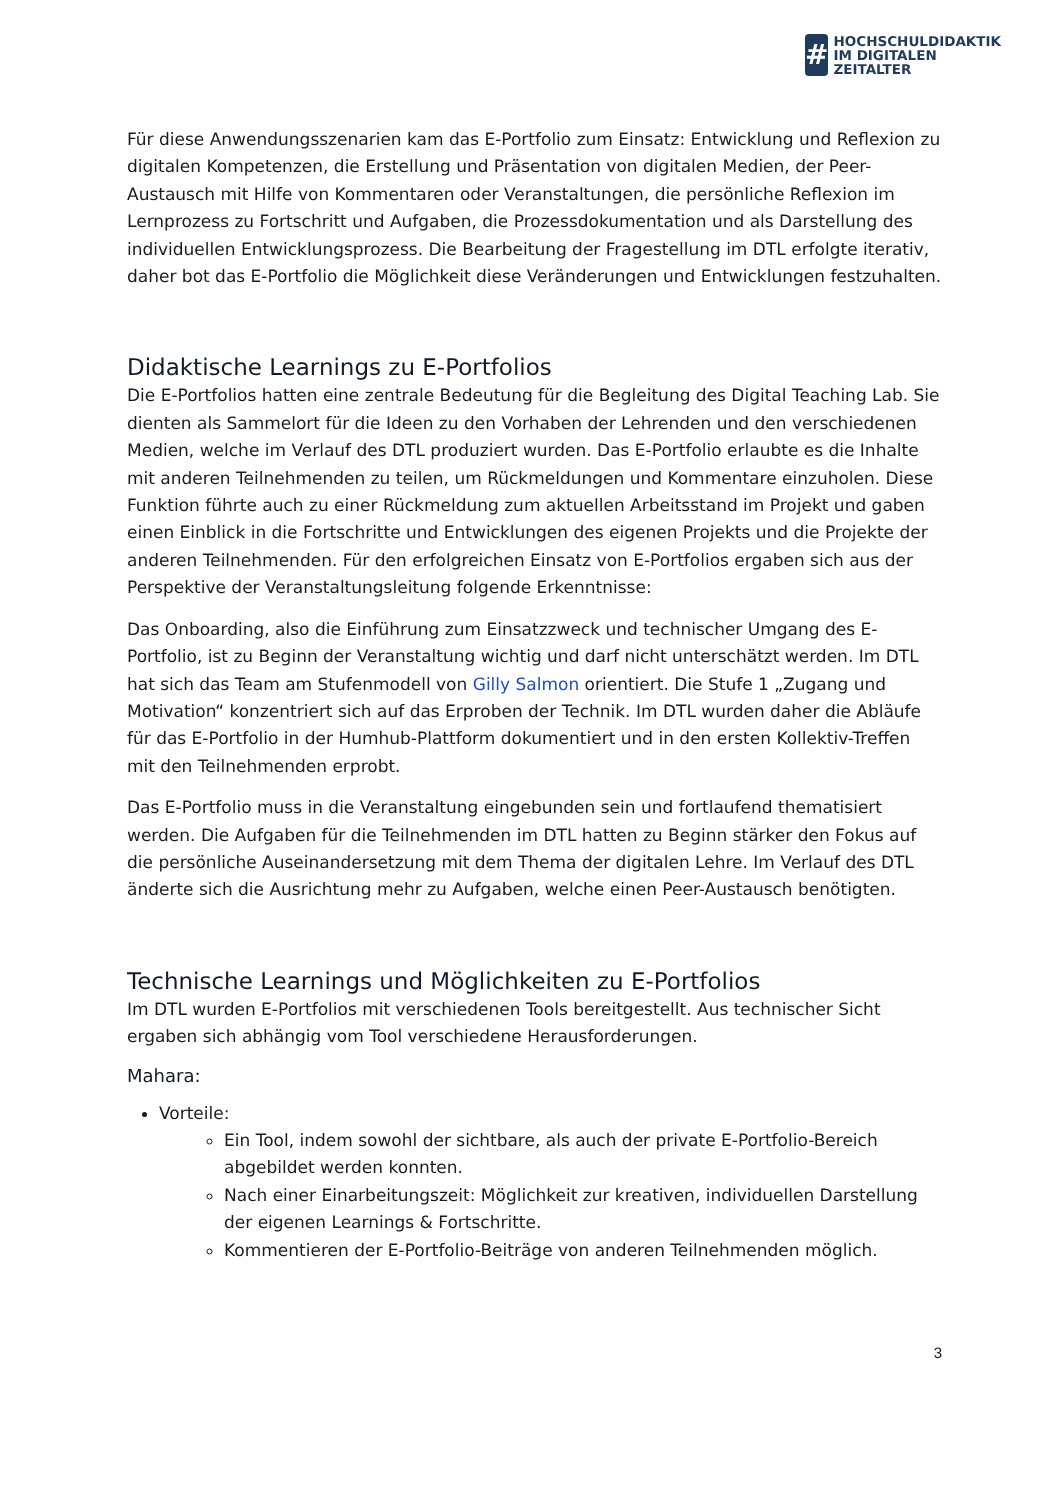#
HOCHSCHULDIDAKTIK
IM DIGITALEN ZEITALTER
Für diese Anwendungsszenarien kam das E-Portfolio zum Einsatz: Entwicklung und Reflexion zu digitalen Kompetenzen, die Erstellung und Präsentation von digitalen Medien, der Peer-Austausch mit Hilfe von Kommentaren oder Veranstaltungen, die persönliche Reflexion im Lernprozess zu Fortschritt und Aufgaben, die Prozessdokumentation und als Darstellung des individuellen Entwicklungsprozess. Die Bearbeitung der Fragestellung im DTL erfolgte iterativ, daher bot das E-Portfolio die Möglichkeit diese Veränderungen und Entwicklungen festzuhalten.
Didaktische Learnings zu E-Portfolios
Die E-Portfolios hatten eine zentrale Bedeutung für die Begleitung des Digital Teaching Lab. Sie dienten als Sammelort für die Ideen zu den Vorhaben der Lehrenden und den verschiedenen Medien, welche im Verlauf des DTL produziert wurden. Das E-Portfolio erlaubte es die Inhalte mit anderen Teilnehmenden zu teilen, um Rückmeldungen und Kommentare einzuholen. Diese Funktion führte auch zu einer Rückmeldung zum aktuellen Arbeitsstand im Projekt und gaben einen Einblick in die Fortschritte und Entwicklungen des eigenen Projekts und die Projekte der anderen Teilnehmenden. Für den erfolgreichen Einsatz von E-Portfolios ergaben sich aus der Perspektive der Veranstaltungsleitung folgende Erkenntnisse:
Das Onboarding, also die Einführung zum Einsatzzweck und technischer Umgang des E-Portfolio, ist zu Beginn der Veranstaltung wichtig und darf nicht unterschätzt werden. Im DTL hat sich das Team am Stufenmodell von Gilly Salmon orientiert. Die Stufe 1 „Zugang und Motivation“ konzentriert sich auf das Erproben der Technik. Im DTL wurden daher die Abläufe für das E-Portfolio in der Humhub-Plattform dokumentiert und in den ersten Kollektiv-Treffen mit den Teilnehmenden erprobt.
Das E-Portfolio muss in die Veranstaltung eingebunden sein und fortlaufend thematisiert werden. Die Aufgaben für die Teilnehmenden im DTL hatten zu Beginn stärker den Fokus auf die persönliche Auseinandersetzung mit dem Thema der digitalen Lehre. Im Verlauf des DTL änderte sich die Ausrichtung mehr zu Aufgaben, welche einen Peer-Austausch benötigten.
Technische Learnings und Möglichkeiten zu E-Portfolios
Im DTL wurden E-Portfolios mit verschiedenen Tools bereitgestellt. Aus technischer Sicht ergaben sich abhängig vom Tool verschiedene Herausforderungen.
Mahara:
Vorteile:
Ein Tool, indem sowohl der sichtbare, als auch der private E-Portfolio-Bereich abgebildet werden konnten.
Nach einer Einarbeitungszeit: Möglichkeit zur kreativen, individuellen Darstellung der eigenen Learnings & Fortschritte.
Kommentieren der E-Portfolio-Beiträge von anderen Teilnehmenden möglich.
3